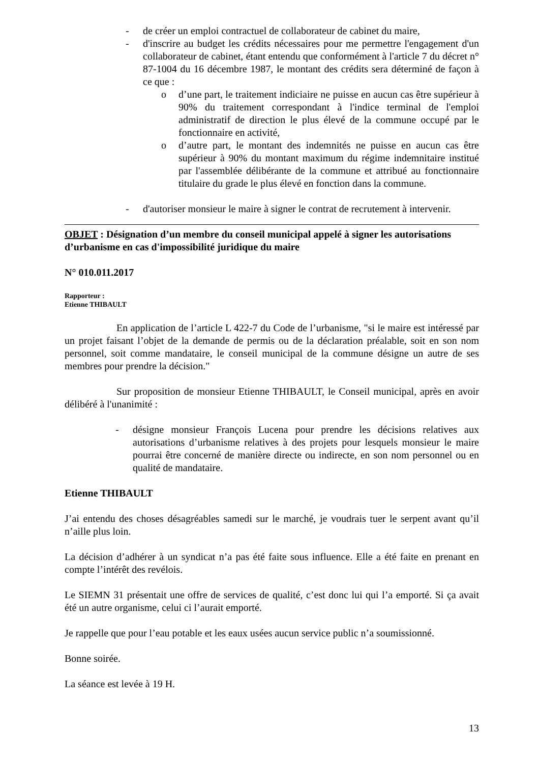- de créer un emploi contractuel de collaborateur de cabinet du maire,
- d'inscrire au budget les crédits nécessaires pour me permettre l'engagement d'un collaborateur de cabinet, étant entendu que conformément à l'article 7 du décret n° 87-1004 du 16 décembre 1987, le montant des crédits sera déterminé de façon à ce que :
o d’une part, le traitement indiciaire ne puisse en aucun cas être supérieur à 90% du traitement correspondant à l'indice terminal de l'emploi administratif de direction le plus élevé de la commune occupé par le fonctionnaire en activité,
o d’autre part, le montant des indemnités ne puisse en aucun cas être supérieur à 90% du montant maximum du régime indemnitaire institué par l'assemblée délibérante de la commune et attribué au fonctionnaire titulaire du grade le plus élevé en fonction dans la commune.
- d'autoriser monsieur le maire à signer le contrat de recrutement à intervenir.
OBJET : Désignation d’un membre du conseil municipal appelé à signer les autorisations d’urbanisme en cas d'impossibilité juridique du maire
N° 010.011.2017
Rapporteur :
Etienne THIBAULT
En application de l’article L 422-7 du Code de l’urbanisme, "si le maire est intéressé par un projet faisant l’objet de la demande de permis ou de la déclaration préalable, soit en son nom personnel, soit comme mandataire, le conseil municipal de la commune désigne un autre de ses membres pour prendre la décision."
Sur proposition de monsieur Etienne THIBAULT, le Conseil municipal, après en avoir délibéré à l'unanimité :
- désigne monsieur François Lucena pour prendre les décisions relatives aux autorisations d’urbanisme relatives à des projets pour lesquels monsieur le maire pourrai être concerné de manière directe ou indirecte, en son nom personnel ou en qualité de mandataire.
Etienne THIBAULT
J’ai entendu des choses désagréables samedi sur le marché, je voudrais tuer le serpent avant qu’il n’aille plus loin.
La décision d’adhérer à un syndicat n’a pas été faite sous influence. Elle a été faite en prenant en compte l’intérêt des revélois.
Le SIEMN 31 présentait une offre de services de qualité, c’est donc lui qui l’a emporté. Si ça avait été un autre organisme, celui ci l’aurait emporté.
Je rappelle que pour l’eau potable et les eaux usées aucun service public n’a soumissionné.
Bonne soirée.
La séance est levée à 19 H.
13